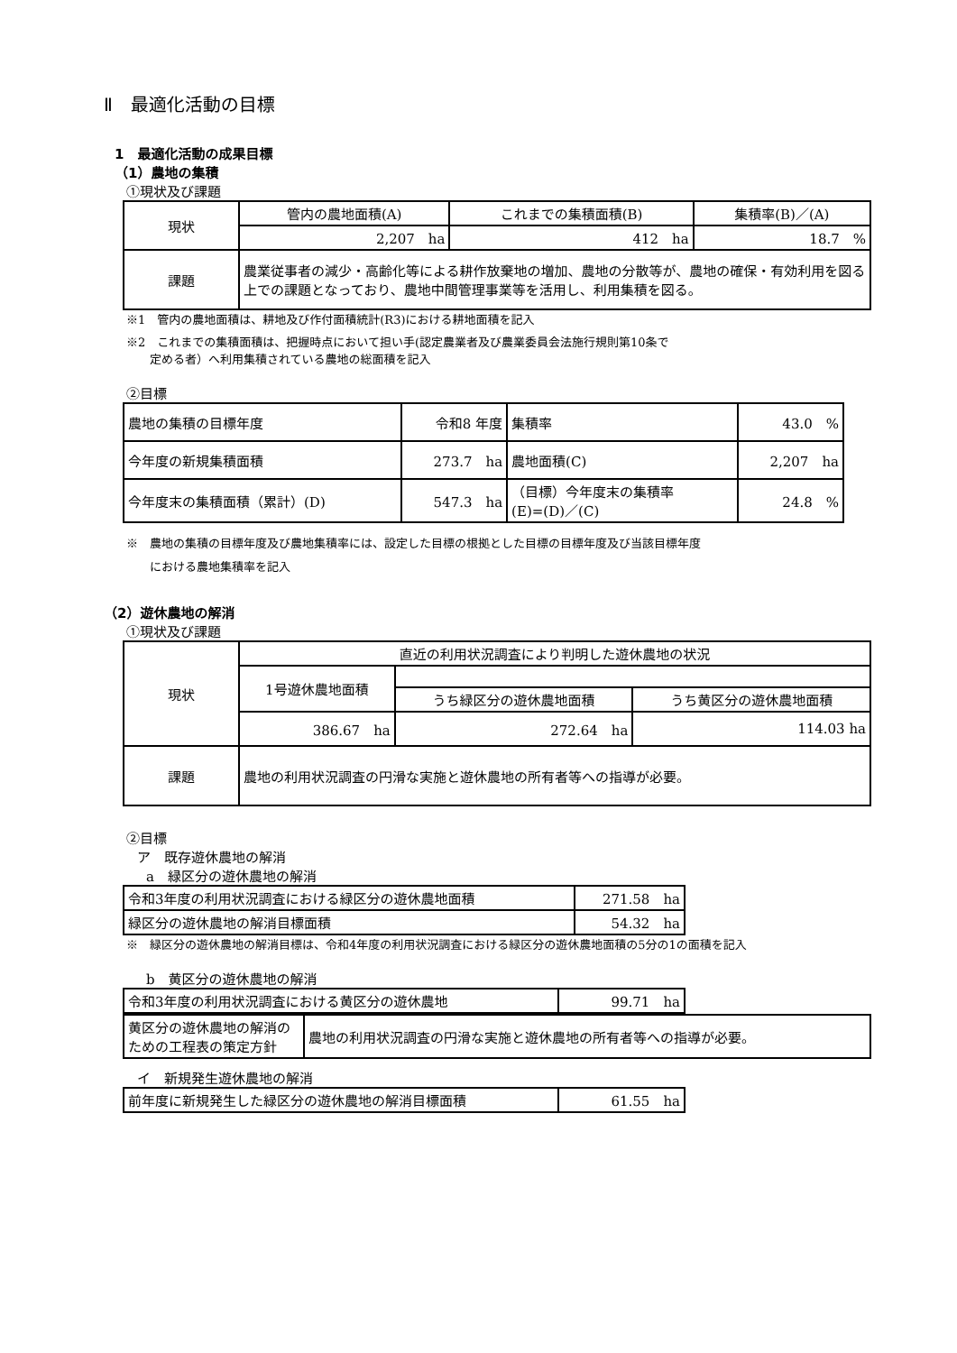Ⅱ　最適化活動の目標
1　最適化活動の成果目標
（1）農地の集積
①現状及び課題
| 現状 | 管内の農地面積(A) | これまでの集積面積(B) | 集積率(B)／(A) |
| | 2,207 ha | 412 ha | 18.7 % |
| 課題 | 農業従事者の減少・高齢化等による耕作放棄地の増加、農地の分散等が、農地の確保・有効利用を図る上での課題となっており、農地中間管理事業等を活用し、利用集積を図る。 | | |
※1　管内の農地面積は、耕地及び作付面積統計(R3)における耕地面積を記入
※2　これまでの集積面積は、把握時点において担い手(認定農業者及び農業委員会法施行規則第10条で
　　定める者）へ利用集積されている農地の総面積を記入
②目標
| 農地の集積の目標年度 | 令和8 年度 | 集積率 | 43.0 % |
| 今年度の新規集積面積 | 273.7 ha | 農地面積(C) | 2,207 ha |
| 今年度末の集積面積（累計）(D) | 547.3 ha | （目標）今年度末の集積率 (E)=(D)／(C) | 24.8 % |
※　農地の集積の目標年度及び農地集積率には、設定した目標の根拠とした目標の目標年度及び当該目標年度
　　における農地集積率を記入
（2）遊休農地の解消
①現状及び課題
| 現状 | 直近の利用状況調査により判明した遊休農地の状況 | | |
| | 1号遊休農地面積 | | |
| | | うち緑区分の遊休農地面積 | うち黄区分の遊休農地面積 |
| | 386.67 ha | 272.64 ha | 114.03 ha |
| 課題 | 農地の利用状況調査の円滑な実施と遊休農地の所有者等への指導が必要。 | | |
②目標
ア　既存遊休農地の解消
a　緑区分の遊休農地の解消
| 令和3年度の利用状況調査における緑区分の遊休農地面積 | 271.58 ha |
| 緑区分の遊休農地の解消目標面積 | 54.32 ha |
※　緑区分の遊休農地の解消目標は、令和4年度の利用状況調査における緑区分の遊休農地面積の5分の1の面積を記入
b　黄区分の遊休農地の解消
| 令和3年度の利用状況調査における黄区分の遊休農地 | 99.71 ha |
| 黄区分の遊休農地の解消のための工程表の策定方針 | 農地の利用状況調査の円滑な実施と遊休農地の所有者等への指導が必要。 |
イ　新規発生遊休農地の解消
| 前年度に新規発生した緑区分の遊休農地の解消目標面積 | 61.55 ha |